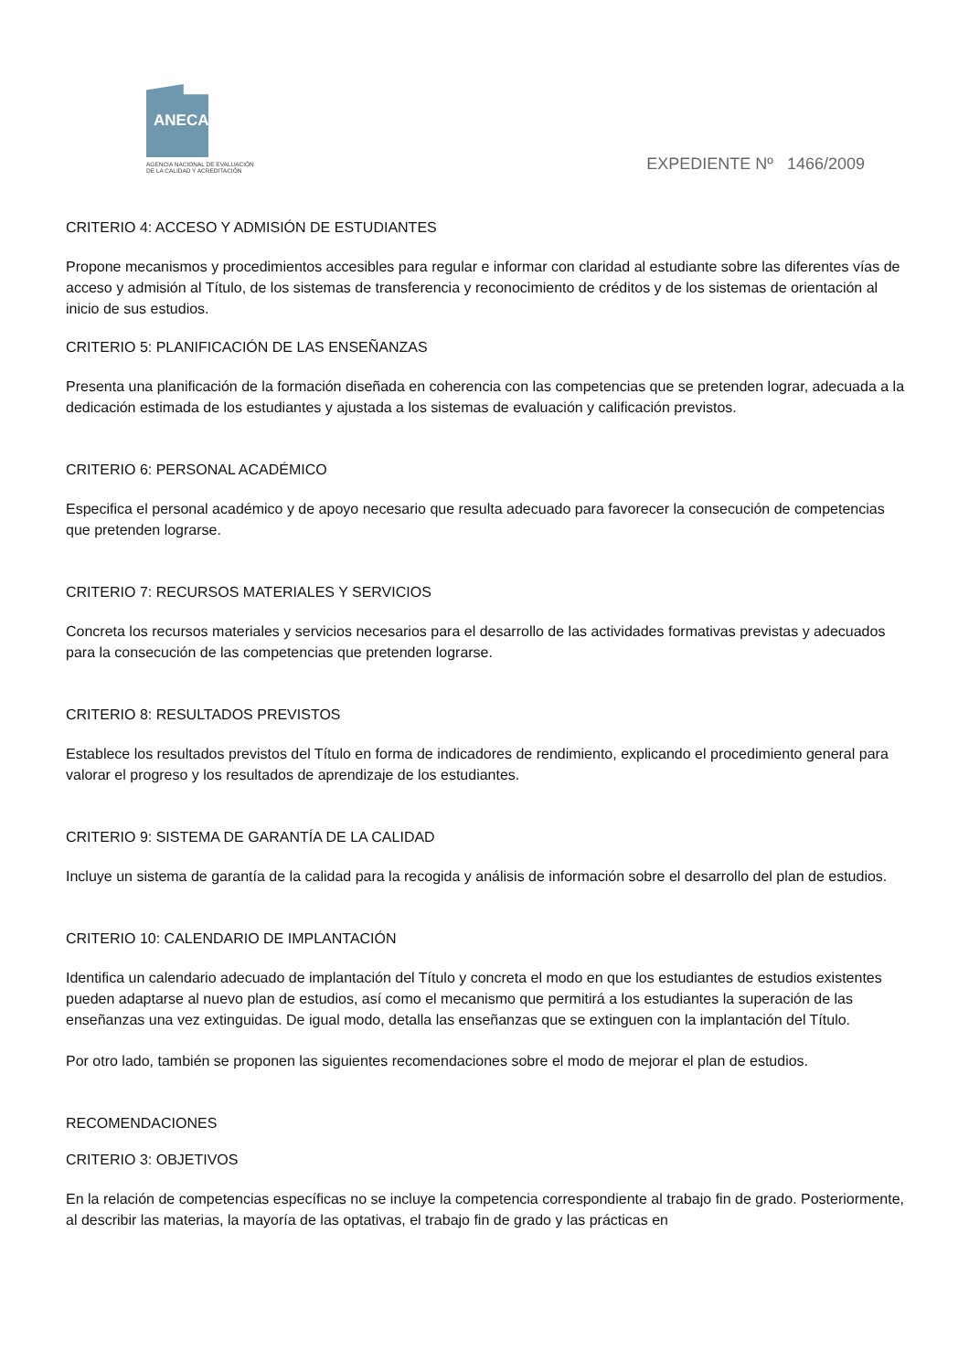ANECA
AGENCIA NACIONAL DE EVALUACIÓN
DE LA CALIDAD Y ACREDITACIÓN
EXPEDIENTE Nº 1466/2009
CRITERIO 4: ACCESO Y ADMISIÓN DE ESTUDIANTES
Propone mecanismos y procedimientos accesibles para regular e informar con claridad al estudiante sobre las diferentes vías de acceso y admisión al Título, de los sistemas de transferencia y reconocimiento de créditos y de los sistemas de orientación al inicio de sus estudios.
CRITERIO 5: PLANIFICACIÓN DE LAS ENSEÑANZAS
Presenta una planificación de la formación diseñada en coherencia con las competencias que se pretenden lograr, adecuada a la dedicación estimada de los estudiantes y ajustada a los sistemas de evaluación y calificación previstos.
CRITERIO 6: PERSONAL ACADÉMICO
Especifica el personal académico y de apoyo necesario que resulta adecuado para favorecer la consecución de competencias que pretenden lograrse.
CRITERIO 7: RECURSOS MATERIALES Y SERVICIOS
Concreta los recursos materiales y servicios necesarios para el desarrollo de las actividades formativas previstas y adecuados para la consecución de las competencias que pretenden lograrse.
CRITERIO 8: RESULTADOS PREVISTOS
Establece los resultados previstos del Título en forma de indicadores de rendimiento, explicando el procedimiento general para valorar el progreso y los resultados de aprendizaje de los estudiantes.
CRITERIO 9: SISTEMA DE GARANTÍA DE LA CALIDAD
Incluye un sistema de garantía de la calidad para la recogida y análisis de información sobre el desarrollo del plan de estudios.
CRITERIO 10: CALENDARIO DE IMPLANTACIÓN
Identifica un calendario adecuado de implantación del Título y concreta el modo en que los estudiantes de estudios existentes pueden adaptarse al nuevo plan de estudios, así como el mecanismo que permitirá a los estudiantes la superación de las enseñanzas una vez extinguidas. De igual modo, detalla las enseñanzas que se extinguen con la implantación del Título.
Por otro lado, también se proponen las siguientes recomendaciones sobre el modo de mejorar el plan de estudios.
RECOMENDACIONES
CRITERIO 3: OBJETIVOS
En la relación de competencias específicas no se incluye la competencia correspondiente al trabajo fin de grado. Posteriormente, al describir las materias, la mayoría de las optativas, el trabajo fin de grado y las prácticas en